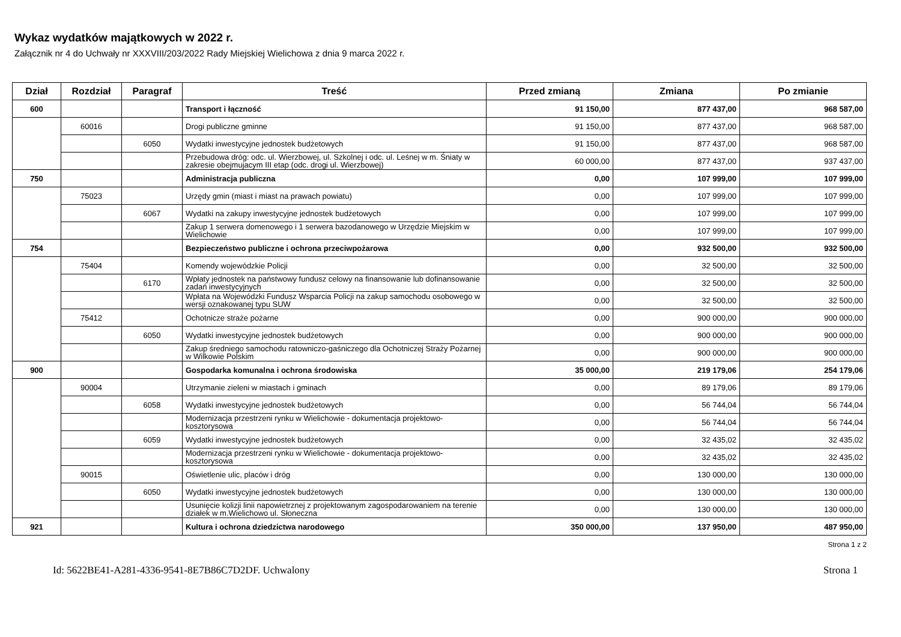Wykaz wydatków majątkowych w 2022 r.
Załącznik nr 4 do Uchwały nr XXXVIII/203/2022 Rady Miejskiej Wielichowa z dnia 9 marca 2022 r.
| Dział | Rozdział | Paragraf | Treść | Przed zmianą | Zmiana | Po zmianie |
| --- | --- | --- | --- | --- | --- | --- |
| 600 | | | Transport i łączność | 91 150,00 | 877 437,00 | 968 587,00 |
| | 60016 | | Drogi publiczne gminne | 91 150,00 | 877 437,00 | 968 587,00 |
| | | 6050 | Wydatki inwestycyjne jednostek budżetowych | 91 150,00 | 877 437,00 | 968 587,00 |
| | | | Przebudowa dróg: odc. ul. Wierzbowej, ul. Szkolnej i odc. ul. Leśnej w m. Śniaty w zakresie obejmujacym III etap (odc. drogi ul. Wierzbowej) | 60 000,00 | 877 437,00 | 937 437,00 |
| 750 | | | Administracja publiczna | 0,00 | 107 999,00 | 107 999,00 |
| | 75023 | | Urzędy gmin (miast i miast na prawach powiatu) | 0,00 | 107 999,00 | 107 999,00 |
| | | 6067 | Wydatki na zakupy inwestycyjne jednostek budżetowych | 0,00 | 107 999,00 | 107 999,00 |
| | | | Zakup 1 serwera domenowego i 1 serwera bazodanowego w Urzędzie Miejskim w Wielichowie | 0,00 | 107 999,00 | 107 999,00 |
| 754 | | | Bezpieczeństwo publiczne i ochrona przeciwpożarowa | 0,00 | 932 500,00 | 932 500,00 |
| | 75404 | | Komendy wojewódzkie Policji | 0,00 | 32 500,00 | 32 500,00 |
| | | 6170 | Wpłaty jednostek na państwowy fundusz celowy na finansowanie lub dofinansowanie zadań inwestycyjnych | 0,00 | 32 500,00 | 32 500,00 |
| | | | Wpłata na Wojewódzki Fundusz Wsparcia Policji na zakup samochodu osobowego w wersji oznakowanej typu SUW | 0,00 | 32 500,00 | 32 500,00 |
| | 75412 | | Ochotnicze straże pożarne | 0,00 | 900 000,00 | 900 000,00 |
| | | 6050 | Wydatki inwestycyjne jednostek budżetowych | 0,00 | 900 000,00 | 900 000,00 |
| | | | Zakup średniego samochodu ratowniczo-gaśniczego dla Ochotniczej Straży Pożarnej w Wilkowie Polskim | 0,00 | 900 000,00 | 900 000,00 |
| 900 | | | Gospodarka komunalna i ochrona środowiska | 35 000,00 | 219 179,06 | 254 179,06 |
| | 90004 | | Utrzymanie zieleni w miastach i gminach | 0,00 | 89 179,06 | 89 179,06 |
| | | 6058 | Wydatki inwestycyjne jednostek budżetowych | 0,00 | 56 744,04 | 56 744,04 |
| | | | Modernizacja przestrzeni rynku w Wielichowie - dokumentacja projektowo-kosztorysowa | 0,00 | 56 744,04 | 56 744,04 |
| | | 6059 | Wydatki inwestycyjne jednostek budżetowych | 0,00 | 32 435,02 | 32 435,02 |
| | | | Modernizacja przestrzeni rynku w Wielichowie - dokumentacja projektowo-kosztorysowa | 0,00 | 32 435,02 | 32 435,02 |
| | 90015 | | Oświetlenie ulic, placów i dróg | 0,00 | 130 000,00 | 130 000,00 |
| | | 6050 | Wydatki inwestycyjne jednostek budżetowych | 0,00 | 130 000,00 | 130 000,00 |
| | | | Usunięcie kolizji linii napowietrznej z projektowanym zagospodarowaniem na terenie działek w m.Wielichowo ul. Słoneczna | 0,00 | 130 000,00 | 130 000,00 |
| 921 | | | Kultura i ochrona dziedzictwa narodowego | 350 000,00 | 137 950,00 | 487 950,00 |
Strona 1 z 2
Id: 5622BE41-A281-4336-9541-8E7B86C7D2DF. Uchwalony Strona 1